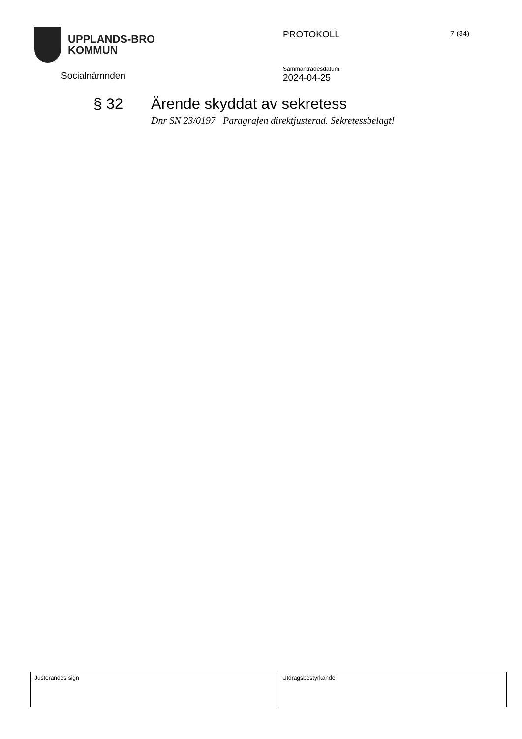UPPLANDS-BRO
KOMMUN
PROTOKOLL
7 (34)
Socialnämnden
Sammanträdesdatum:
2024-04-25
§ 32 Ärende skyddat av sekretess
Dnr SN 23/0197 Paragrafen direktjusterad. Sekretessbelagt!
Justerandes sign Utdragsbestyrkande